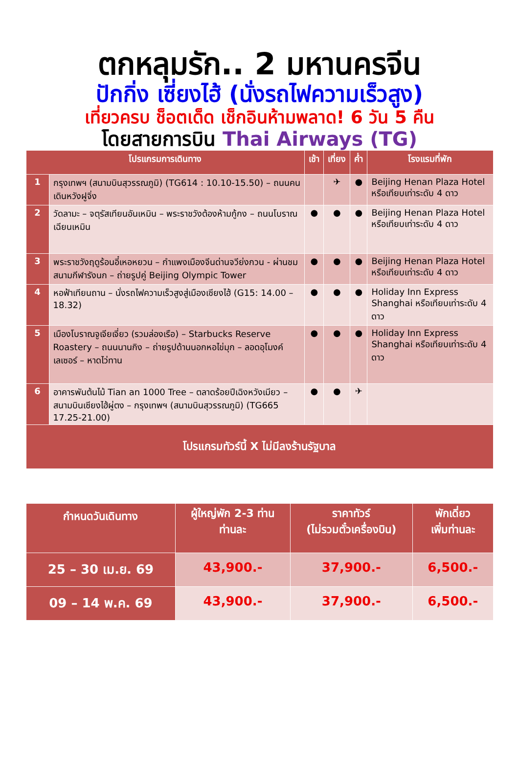ตกหลุมรัก.. 2 มหานครจีน
ปักกิ่ง เซี่ยงไฮ้ (นั่งรถไฟความเร็วสูง)
เที่ยวครบ ช็อตเด็ด เช็กอินห้ามพลาด! 6 วัน 5 คืน
โดยสายการบิน Thai Airways (TG)
| โปรแกรมการเดินทาง | | เช้า | เที่ยง | ค่ำ | โรงแรมที่พัก |
| --- | --- | --- | --- | --- | --- |
| 1 | กรุงเทพฯ (สนามบินสุวรรณภูมิ) (TG614 : 10.10-15.50) – ถนนคนเดินหวังฝูจิ่ง | | ✈ | ● | Beijing Henan Plaza Hotel หรือเทียบเท่าระดับ 4 ดาว |
| 2 | วัดลามะ – จตุรัสเทียนอันเหมิน – พระราชวังต้องห้ามกู้กง – ถนนโบราณเฉียนเหมิน | ● | ● | ● | Beijing Henan Plaza Hotel หรือเทียบเท่าระดับ 4 ดาว |
| 3 | พระราชวังฤดูร้อนอี๋เหอหยวน – กำแพงเมืองจีนด่านจวีย่งกวน - ผ่านชมสนามกีฬารังนก – ถ่ายรูปคู่ Beijing Olympic Tower | ● | ● | ● | Beijing Henan Plaza Hotel หรือเทียบเท่าระดับ 4 ดาว |
| 4 | หอฟ้าเทียนถาน – นั่งรถไฟความเร็วสูงสู่เมืองเซียงไฮ้ (G15: 14.00 – 18.32) | ● | ● | ● | Holiday Inn Express Shanghai หรือเทียบเท่าระดับ 4 ดาว |
| 5 | เมืองโบราณจูเจียเจี่ยว (รวมล่องเรือ) – Starbucks Reserve Roastery – ถนนนานกิง – ถ่ายรูปด้านนอกหอไข่มุก – ลอดอุโมงค์เลเซอร์ – หาดไว่ทาน | ● | ● | ● | Holiday Inn Express Shanghai หรือเทียบเท่าระดับ 4 ดาว |
| 6 | อาคารพันต้นไม้ Tian an 1000 Tree – ตลาดร้อยปีเฉิงหวังเมียว – สนามบินเซียงไฮ้ผู่ตง – กรุงเทพฯ (สนามบินสุวรรณภูมิ) (TG665 17.25-21.00) | ● | ● | ✈ | |
| โปรแกรมทัวร์นี้ X ไม่มีลงร้านรัฐบาล | | | | | |
| กำหนดวันเดินทาง | ผู้ใหญ่พัก 2-3 ท่าน ท่านละ | ราคาทัวร์ (ไม่รวมตั๋วเครื่องบิน) | พักเดี่ยว เพิ่มท่านละ |
| --- | --- | --- | --- |
| 25 – 30 เม.ย. 69 | 43,900.- | 37,900.- | 6,500.- |
| 09 – 14 พ.ค. 69 | 43,900.- | 37,900.- | 6,500.- |